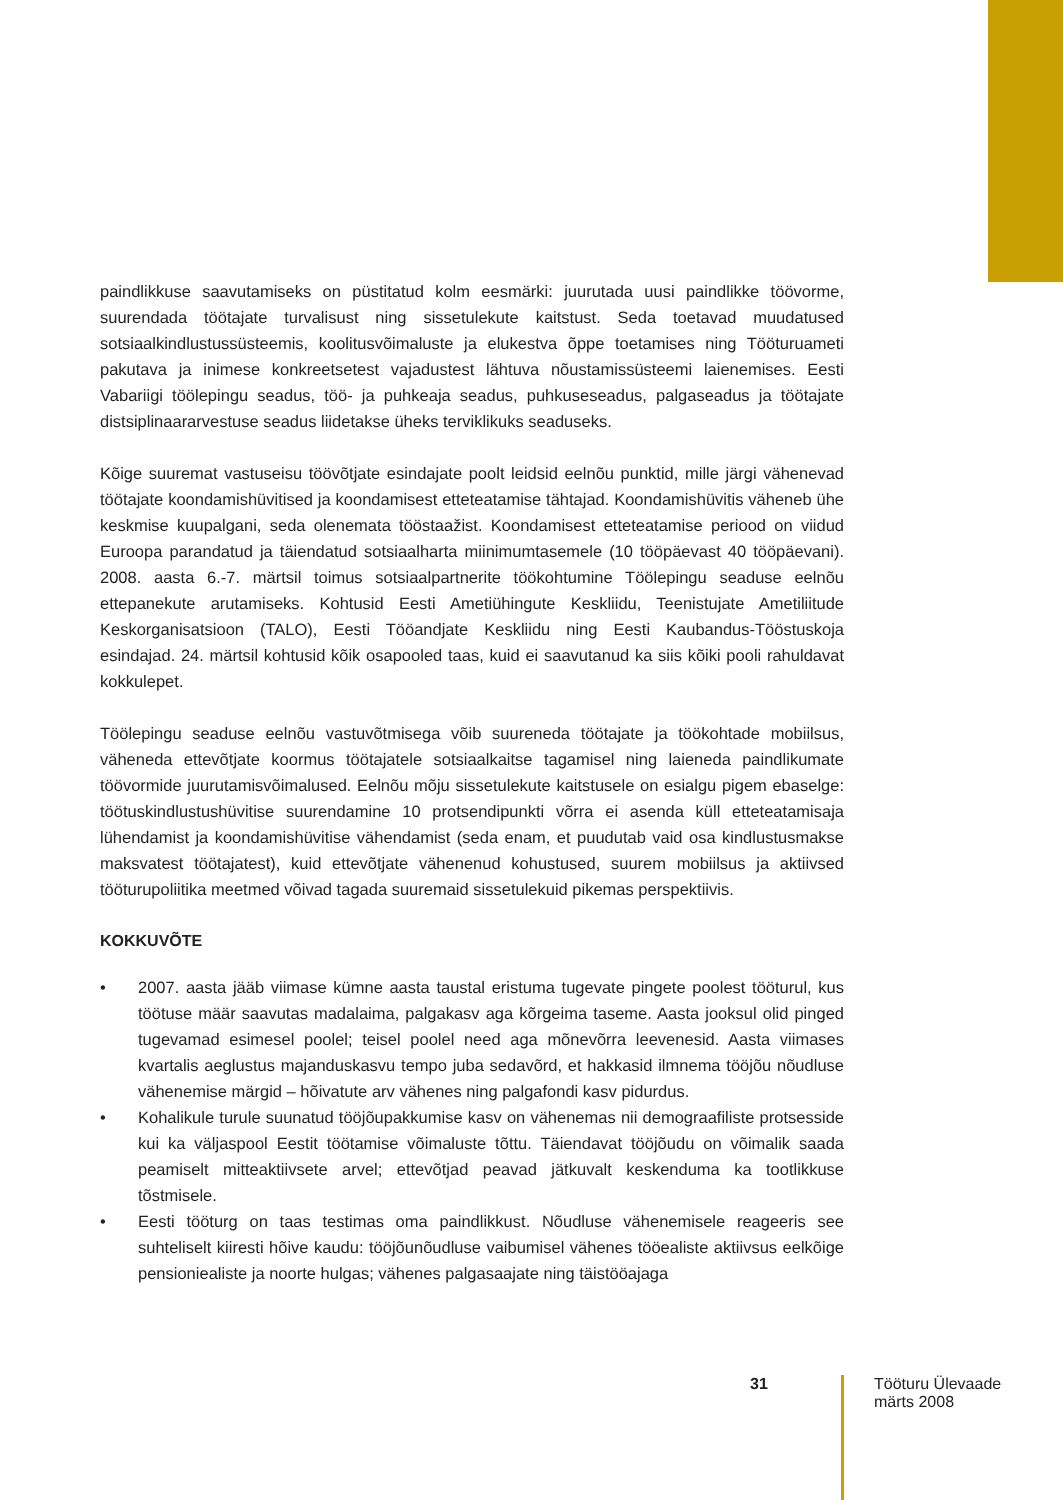paindlikkuse saavutamiseks on püstitatud kolm eesmärki: juurutada uusi paindlikke töövorme, suurendada töötajate turvalisust ning sissetulekute kaitstust. Seda toetavad muudatused sotsiaalkindlustussüsteemis, koolitusvõimaluste ja elukestva õppe toetamises ning Tööturu­ameti pakutava ja inimese konkreetsetest vajadustest lähtuva nõustamissüsteemi laienemises. Eesti Vabariigi töölepingu seadus, töö- ja puhkeaja seadus, puhkuseseadus, palgaseadus ja töötajate distsiplinaararvestuse seadus liidetakse üheks terviklikuks seaduseks.
Kõige suuremat vastuseisu töövõtjate esindajate poolt leidsid eelnõu punktid, mille järgi vähe­nevad töötajate koondamishüvitised ja koondamisest etteteatamise tähtajad. Koondamishüvitis väheneb ühe keskmise kuupalgani, seda olenemata tööstaažist. Koondamisest etteteata­mise periood on viidud Euroopa parandatud ja täiendatud sotsiaalharta miinimumtasemele (10 tööpäevast 40 tööpäevani). 2008. aasta 6.-7. märtsil toimus sotsiaalpartnerite töökohtu­mine Töölepingu seaduse eelnõu ettepanekute arutamiseks. Kohtusid Eesti Ametiühingute Keskliidu, Teenistujate Ametiliitude Keskorganisatsioon (TALO), Eesti Tööandjate Keskliidu ning Eesti Kaubandus-Tööstuskoja esindajad. 24. märtsil kohtusid kõik osapooled taas, kuid ei saavutanud ka siis kõiki pooli rahuldavat kokkulepet.
Töölepingu seaduse eelnõu vastuvõtmisega võib suureneda töötajate ja töökohtade mobiilsus, väheneda ettevõtjate koormus töötajatele sotsiaalkaitse tagamisel ning laieneda paindlikumate töövormide juurutamisvõimalused. Eelnõu mõju sissetulekute kaitstusele on esialgu pigem ebaselge: töötuskindlustushüvitise suurendamine 10 protsendipunkti võrra ei asenda küll etteteatamisaja lühendamist ja koondamishüvitise vähendamist (seda enam, et puudutab vaid osa kindlustusmakse maksvatest töötajatest), kuid ettevõtjate vähenenud kohustused, suurem mobiilsus ja aktiivsed tööturupoliitika meetmed võivad tagada suuremaid sissetulekuid pikemas perspektiivis.
KOKKUVÕTE
• 2007. aasta jääb viimase kümne aasta taustal eristuma tugevate pingete poolest tööturul, kus töötuse määr saavutas madalaima, palgakasv aga kõrgeima taseme. Aasta jooksul olid pinged tugevamad esimesel poolel; teisel poolel need aga mõnevõrra leevenesid. Aasta viimases kvartalis aeglustus majanduskasvu tempo juba sedavõrd, et hakkasid ilmnema tööjõu nõudluse vähenemise märgid – hõivatute arv vähenes ning palgafondi kasv pidurdus.
• Kohalikule turule suunatud tööjõupakkumise kasv on vähenemas nii demograafiliste protsesside kui ka väljaspool Eestit töötamise võimaluste tõttu. Täiendavat tööjõudu on võimalik saada peamiselt mitteaktiivsete arvel; ettevõtjad peavad jätkuvalt keskenduma ka tootlikkuse tõstmisele.
• Eesti tööturg on taas testimas oma paindlikkust. Nõudluse vähenemisele reageeris see suhteliselt kiiresti hõive kaudu: tööjõunõudluse vaibumisel vähenes tööealiste aktiiv­sus eelkõige pensioniealiste ja noorte hulgas; vähenes palgasaajate ning täistööajaga
31
Tööturu Ülevaade
märts 2008